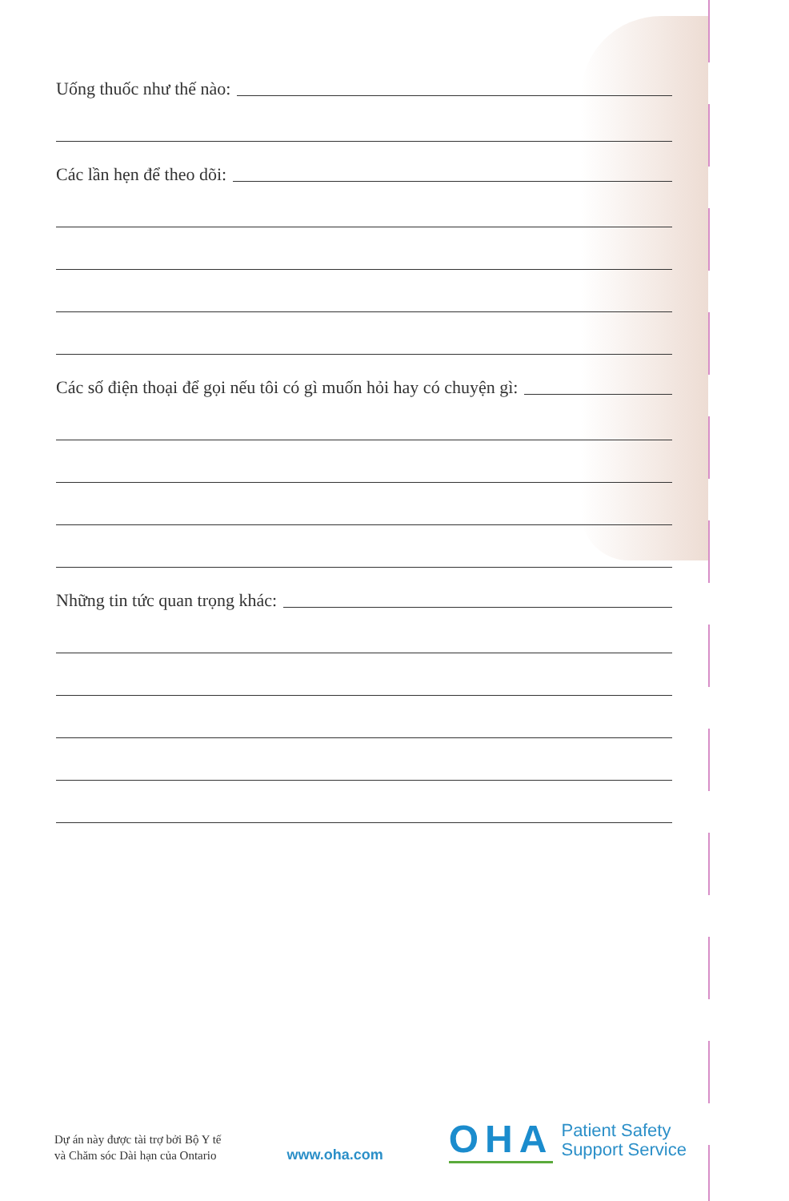Uống thuốc như thế nào:
Các lần hẹn để theo dõi:
Các số điện thoại để gọi nếu tôi có gì muốn hỏi hay có chuyện gì:
Những tin tức quan trọng khác:
Dự án này được tài trợ bởi Bộ Y tế
và Chăm sóc Dài hạn của Ontario
www.oha.com
OHA Patient Safety
Support Service